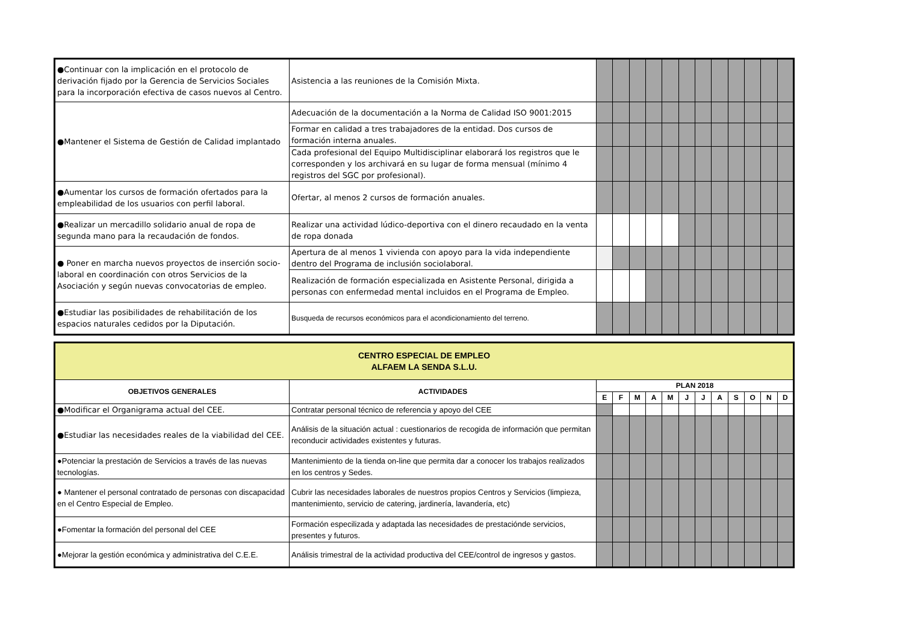| ●Continuar con la implicación en el protocolo de derivación fijado por la Gerencia de Servicios Sociales para la incorporación efectiva de casos nuevos al Centro. | Asistencia a las reuniones de la Comisión Mixta. | | | | | | | | | | | | |
| ●Mantener el Sistema de Gestión de Calidad implantado | Adecuación de la documentación a la Norma de Calidad ISO 9001:2015 | | | | | | | | | | | | |
| | Formar en calidad a tres trabajadores de la entidad. Dos cursos de formación interna anuales. | | | | | | | | | | | | |
| | Cada profesional del Equipo Multidisciplinar elaborará los registros que le corresponden y los archivará en su lugar de forma mensual (mínimo 4 registros del SGC por profesional). | | | | | | | | | | | | |
| ●Aumentar los cursos de formación ofertados para la empleabilidad de los usuarios con perfil laboral. | Ofertar, al menos 2 cursos de formación anuales. | | | | | | | | | | | | |
| ●Realizar un mercadillo solidario anual de ropa de segunda mano para la recaudación de fondos. | Realizar una actividad lúdico-deportiva con el dinero recaudado en la venta de ropa donada | | | | | | | | | | | | |
| ● Poner en marcha nuevos proyectos de inserción socio-laboral en coordinación con otros Servicios de la Asociación y según nuevas convocatorias de empleo. | Apertura de al menos 1 vivienda con apoyo para la vida independiente dentro del Programa de inclusión sociolaboral. | | | | | | | | | | | | |
| | Realización de formación especializada en Asistente Personal, dirigida a personas con enfermedad mental incluidos en el Programa de Empleo. | | | | | | | | | | | | |
| ●Estudiar las posibilidades de rehabilitación de los espacios naturales cedidos por la Diputación. | Busqueda de recursos económicos para el acondicionamiento del terreno. | | | | | | | | | | | | |
| CENTRO ESPECIAL DE EMPLEO ALFAEM LA SENDA S.L.U. | | | | | | | | | | | | | |
| OBJETIVOS GENERALES | ACTIVIDADES | PLAN 2018 | | | | | | | | | | | |
| | | E | F | M | A | M | J | J | A | S | O | N | D |
| ●Modificar el Organigrama actual del CEE. | Contratar personal técnico de referencia y apoyo del CEE | | | | | | | | | | | | |
| ●Estudiar las necesidades reales de la viabilidad del CEE. | Análisis de la situación actual : cuestionarios de recogida de información que permitan reconducir actividades existentes y futuras. | | | | | | | | | | | | |
| ●Potenciar la prestación de Servicios a través de las nuevas tecnologías. | Mantenimiento de la tienda on-line que permita dar a conocer los trabajos realizados en los centros y Sedes. | | | | | | | | | | | | |
| ● Mantener el personal contratado de personas con discapacidad en el Centro Especial de Empleo. | Cubrir las necesidades laborales de nuestros propios Centros y Servicios (limpieza, mantenimiento, servicio de catering, jardinería, lavandería, etc) | | | | | | | | | | | | |
| ●Fomentar la formación del personal del CEE | Formación especilizada y adaptada las necesidades de prestaciónde servicios, presentes y futuros. | | | | | | | | | | | | |
| ●Mejorar la gestión económica y administrativa del C.E.E. | Análisis trimestral de la actividad productiva del CEE/control de ingresos y gastos. | | | | | | | | | | | | |